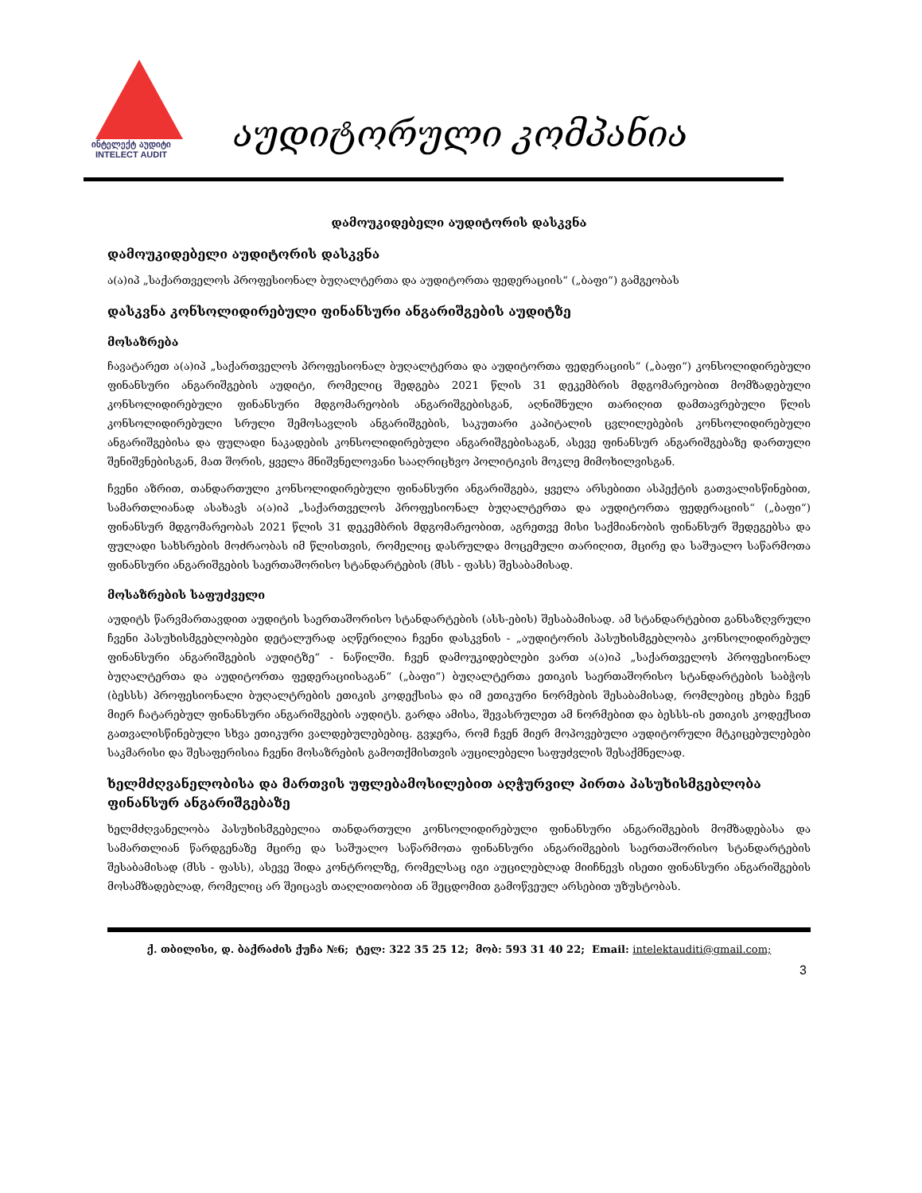ინტელექტ აუდიტი
INTELECT AUDIT
აუდიტორული კომპანია
დამოუკიდებელი აუდიტორის დასკვნა
დამოუკიდებელი აუდიტორის დასკვნა
ა(ა)იპ „საქართველოს პროფესიონალ ბუღალტერთა და აუდიტორთა ფედერაციის“ („ბაფი“) გამგეობას
დასკვნა კონსოლიდირებული ფინანსური ანგარიშგების აუდიტზე
მოსაზრება
ჩავატარეთ ა(ა)იპ „საქართველოს პროფესიონალ ბუღალტერთა და აუდიტორთა ფედერაციის“ („ბაფი“) კონსოლიდირებული ფინანსური ანგარიშგების აუდიტი, რომელიც შედგება 2021 წლის 31 დეკემბრის მდგომარეობით მომზადებული კონსოლიდირებული ფინანსური მდგომარეობის ანგარიშგებისგან, აღნიშნული თარიღით დამთავრებული წლის კონსოლიდირებული სრული შემოსავლის ანგარიშგების, საკუთარი კაპიტალის ცვლილებების კონსოლიდირებული ანგარიშგებისა და ფულადი ნაკადების კონსოლიდირებული ანგარიშგებისაგან, ასევე ფინანსურ ანგარიშგებაზე დართული შენიშვნებისგან, მათ შორის, ყველა მნიშვნელოვანი სააღრიცხვო პოლიტიკის მოკლე მიმოხილვისგან.
ჩვენი აზრით, თანდართული კონსოლიდირებული ფინანსური ანგარიშგება, ყველა არსებითი ასპექტის გათვალისწინებით, სამართლიანად ასახავს ა(ა)იპ „საქართველოს პროფესიონალ ბუღალტერთა და აუდიტორთა ფედერაციის“ („ბაფი“) ფინანსურ მდგომარეობას 2021 წლის 31 დეკემბრის მდგომარეობით, აგრეთვე მისი საქმიანობის ფინანსურ შედეგებსა და ფულადი სახსრების მოძრაობას იმ წლისთვის, რომელიც დასრულდა მოცემული თარიღით, მცირე და საშუალო საწარმოთა ფინანსური ანგარიშგების საერთაშორისო სტანდარტების (მსს - ფასს) შესაბამისად.
მოსაზრების საფუძველი
აუდიტს წარვმართავდით აუდიტის საერთაშორისო სტანდარტების (ასს-ების) შესაბამისად. ამ სტანდარტებით განსაზღვრული ჩვენი პასუხისმგებლობები დეტალურად აღწერილია ჩვენი დასკვნის - „აუდიტორის პასუხისმგებლობა კონსოლიდირებულ ფინანსური ანგარიშგების აუდიტზე“ - ნაწილში. ჩვენ დამოუკიდებლები ვართ ა(ა)იპ „საქართველოს პროფესიონალ ბუღალტერთა და აუდიტორთა ფედერაციისაგან“ („ბაფი“) ბუღალტერთა ეთიკის საერთაშორისო სტანდარტების საბჭოს (ბესსს) პროფესიონალი ბუღალტრების ეთიკის კოდექსისა და იმ ეთიკური ნორმების შესაბამისად, რომლებიც ეხება ჩვენ მიერ ჩატარებულ ფინანსური ანგარიშგების აუდიტს. გარდა ამისა, შევასრულეთ ამ ნორმებით და ბესსს-ის ეთიკის კოდექსით გათვალისწინებული სხვა ეთიკური ვალდებულებებიც. გვჯერა, რომ ჩვენ მიერ მოპოვებული აუდიტორული მტკიცებულებები საკმარისი და შესაფერისია ჩვენი მოსაზრების გამოთქმისთვის აუცილებელი საფუძვლის შესაქმნელად.
ხელმძღვანელობისა და მართვის უფლებამოსილებით აღჭურვილ პირთა პასუხისმგებლობა ფინანსურ ანგარიშგებაზე
ხელმძღვანელობა პასუხისმგებელია თანდართული კონსოლიდირებული ფინანსური ანგარიშგების მომზადებასა და სამართლიან წარდგენაზე მცირე და საშუალო საწარმოთა ფინანსური ანგარიშგების საერთაშორისო სტანდარტების შესაბამისად (მსს - ფასს), ასევე შიდა კონტროლზე, რომელსაც იგი აუცილებლად მიიჩნევს ისეთი ფინანსური ანგარიშგების მოსამზადებლად, რომელიც არ შეიცავს თაღლითობით ან შეცდომით გამოწვეულ არსებით უზუსტობას.
ქ. თბილისი, დ. ბაქრაძის ქუჩა №6; ტელ: 322 35 25 12; მობ: 593 31 40 22; Email: intelektauditi@gmail.com;
3